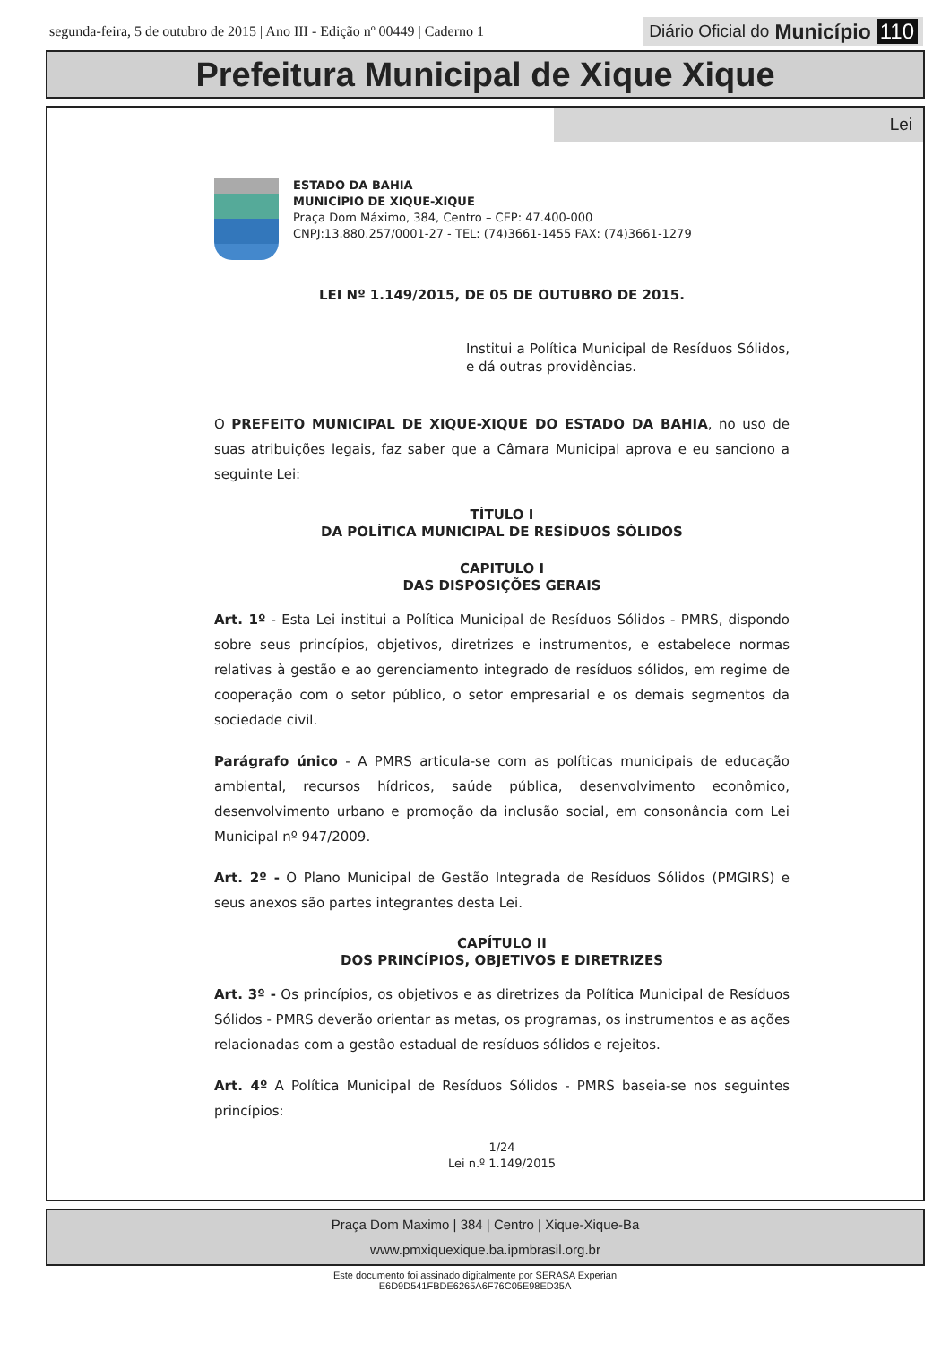segunda-feira, 5 de outubro de 2015 | Ano III - Edição nº 00449 | Caderno 1 Diário Oficial do Município 110
Prefeitura Municipal de Xique Xique
Lei
ESTADO DA BAHIA
MUNICÍPIO DE XIQUE-XIQUE
Praça Dom Máximo, 384, Centro – CEP: 47.400-000
CNPJ:13.880.257/0001-27 - TEL: (74)3661-1455 FAX: (74)3661-1279
LEI Nº 1.149/2015, DE 05 DE OUTUBRO DE 2015.
Institui a Política Municipal de Resíduos Sólidos, e dá outras providências.
O PREFEITO MUNICIPAL DE XIQUE-XIQUE DO ESTADO DA BAHIA, no uso de suas atribuições legais, faz saber que a Câmara Municipal aprova e eu sanciono a seguinte Lei:
TÍTULO I
DA POLÍTICA MUNICIPAL DE RESÍDUOS SÓLIDOS
CAPITULO I
DAS DISPOSIÇÕES GERAIS
Art. 1º - Esta Lei institui a Política Municipal de Resíduos Sólidos - PMRS, dispondo sobre seus princípios, objetivos, diretrizes e instrumentos, e estabelece normas relativas à gestão e ao gerenciamento integrado de resíduos sólidos, em regime de cooperação com o setor público, o setor empresarial e os demais segmentos da sociedade civil.
Parágrafo único - A PMRS articula-se com as políticas municipais de educação ambiental, recursos hídricos, saúde pública, desenvolvimento econômico, desenvolvimento urbano e promoção da inclusão social, em consonância com Lei Municipal nº 947/2009.
Art. 2º - O Plano Municipal de Gestão Integrada de Resíduos Sólidos (PMGIRS) e seus anexos são partes integrantes desta Lei.
CAPÍTULO II
DOS PRINCÍPIOS, OBJETIVOS E DIRETRIZES
Art. 3º - Os princípios, os objetivos e as diretrizes da Política Municipal de Resíduos Sólidos - PMRS deverão orientar as metas, os programas, os instrumentos e as ações relacionadas com a gestão estadual de resíduos sólidos e rejeitos.
Art. 4º A Política Municipal de Resíduos Sólidos - PMRS baseia-se nos seguintes princípios:
1/24
Lei n.º 1.149/2015
Praça Dom Maximo | 384 | Centro | Xique-Xique-Ba
www.pmxiquexique.ba.ipmbrasil.org.br
Este documento foi assinado digitalmente por SERASA Experian
E6D9D541FBDE6265A6F76C05E98ED35A